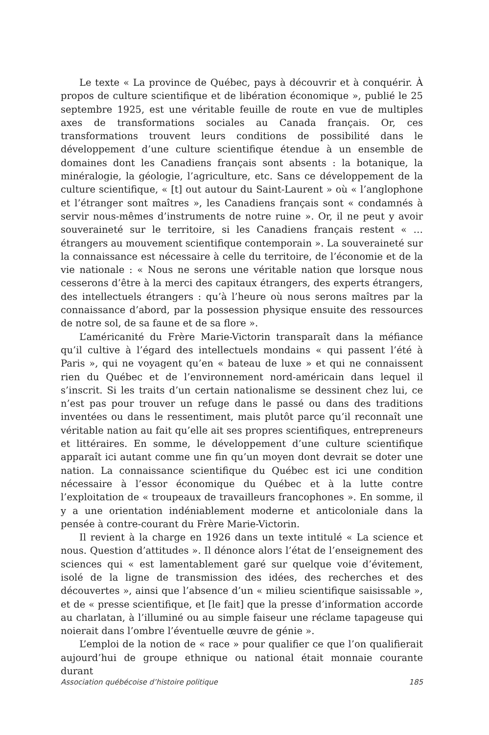Le texte « La province de Québec, pays à découvrir et à conquérir. À propos de culture scientifique et de libération économique », publié le 25 septembre 1925, est une véritable feuille de route en vue de multiples axes de transformations sociales au Canada français. Or, ces transformations trouvent leurs conditions de possibilité dans le développement d’une culture scientifique étendue à un ensemble de domaines dont les Canadiens français sont absents : la botanique, la minéralogie, la géologie, l’agriculture, etc. Sans ce développement de la culture scientifique, « [t] out autour du Saint-Laurent » où « l’anglophone et l’étranger sont maîtres », les Canadiens français sont « condamnés à servir nous-mêmes d’instruments de notre ruine ». Or, il ne peut y avoir souveraineté sur le territoire, si les Canadiens français restent « … étrangers au mouvement scientifique contemporain ». La souveraineté sur la connaissance est nécessaire à celle du territoire, de l’économie et de la vie nationale : « Nous ne serons une véritable nation que lorsque nous cesserons d’être à la merci des capitaux étrangers, des experts étrangers, des intellectuels étrangers : qu’à l’heure où nous serons maîtres par la connaissance d’abord, par la possession physique ensuite des ressources de notre sol, de sa faune et de sa flore ».
L’américanité du Frère Marie-Victorin transparaît dans la méfiance qu’il cultive à l’égard des intellectuels mondains « qui passent l’été à Paris », qui ne voyagent qu’en « bateau de luxe » et qui ne connaissent rien du Québec et de l’environnement nord-américain dans lequel il s’inscrit. Si les traits d’un certain nationalisme se dessinent chez lui, ce n’est pas pour trouver un refuge dans le passé ou dans des traditions inventées ou dans le ressentiment, mais plutôt parce qu’il reconnaît une véritable nation au fait qu’elle ait ses propres scientifiques, entrepreneurs et littéraires. En somme, le développement d’une culture scientifique apparaît ici autant comme une fin qu’un moyen dont devrait se doter une nation. La connaissance scientifique du Québec est ici une condition nécessaire à l’essor économique du Québec et à la lutte contre l’exploitation de « troupeaux de travailleurs francophones ». En somme, il y a une orientation indéniablement moderne et anticoloniale dans la pensée à contre-courant du Frère Marie-Victorin.
Il revient à la charge en 1926 dans un texte intitulé « La science et nous. Question d’attitudes ». Il dénonce alors l’état de l’enseignement des sciences qui « est lamentablement garé sur quelque voie d’évitement, isolé de la ligne de transmission des idées, des recherches et des découvertes », ainsi que l’absence d’un « milieu scientifique saisissable », et de « presse scientifique, et [le fait] que la presse d’information accorde au charlatan, à l’illuminé ou au simple faiseur une réclame tapageuse qui noierait dans l’ombre l’éventuelle œuvre de génie ».
L’emploi de la notion de « race » pour qualifier ce que l’on qualifierait aujourd’hui de groupe ethnique ou national était monnaie courante durant
Association québécoise d’histoire politique 185